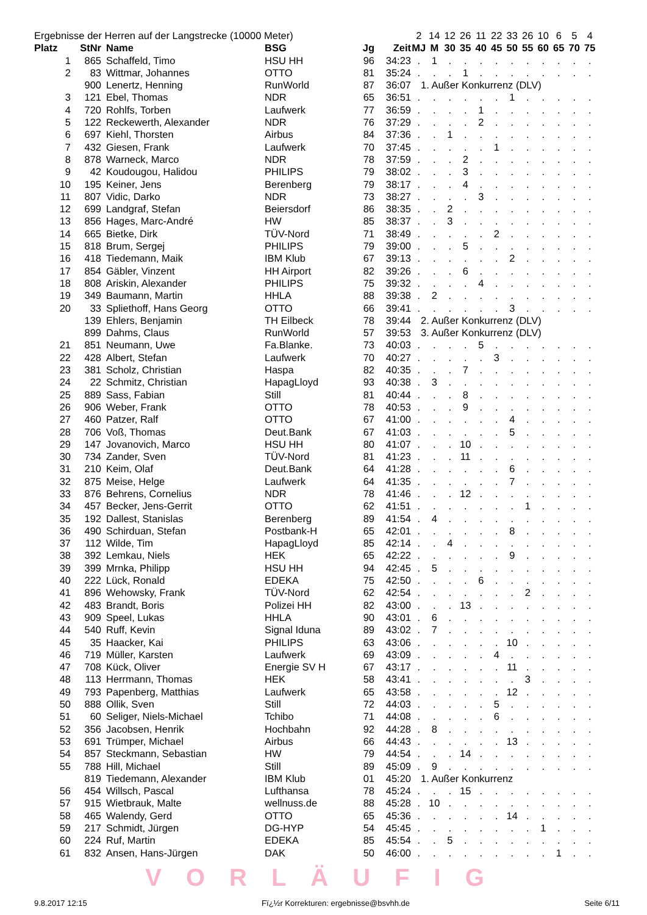| Ergebnisse der Herren auf der Langstrecke (10000 Meter) | | | | | | 2 | 14 | 12 | 26 | 11 | 22 | 33 | 26 | 10 | 6 | 5 | 4 |
| Platz | StNr | Name | BSG | Jg | Zeit | MJ | M | 30 | 35 | 40 | 45 | 50 | 55 | 60 | 65 | 70 | 75 |
| 1 | 865 | Schaffeld, Timo | HSU HH | 96 | 34:23 | . | 1 | . | . | . | . | . | . | . | . | . | . |
| 2 | 83 | Wittmar, Johannes | OTTO | 81 | 35:24 | . | . | . | 1 | . | . | . | . | . | . | . | . |
| | 900 | Lenertz, Henning | RunWorld | 87 | 36:07 | 1. Außer Konkurrenz (DLV) | | | | | | | | | | | |
| 3 | 121 | Ebel, Thomas | NDR | 65 | 36:51 | . | . | . | . | . | . | 1 | . | . | . | . | . |
| 4 | 720 | Rohlfs, Torben | Laufwerk | 77 | 36:59 | . | . | . | . | 1 | . | . | . | . | . | . | . |
| 5 | 122 | Reckewerth, Alexander | NDR | 76 | 37:29 | . | . | . | . | 2 | . | . | . | . | . | . | . |
| 6 | 697 | Kiehl, Thorsten | Airbus | 84 | 37:36 | . | . | 1 | . | . | . | . | . | . | . | . | . |
| 7 | 432 | Giesen, Frank | Laufwerk | 70 | 37:45 | . | . | . | . | . | 1 | . | . | . | . | . | . |
| 8 | 878 | Warneck, Marco | NDR | 78 | 37:59 | . | . | . | 2 | . | . | . | . | . | . | . | . |
| 9 | 42 | Koudougou, Halidou | PHILIPS | 79 | 38:02 | . | . | . | 3 | . | . | . | . | . | . | . | . |
| 10 | 195 | Keiner, Jens | Berenberg | 79 | 38:17 | . | . | . | 4 | . | . | . | . | . | . | . | . |
| 11 | 807 | Vidic, Darko | NDR | 73 | 38:27 | . | . | . | . | 3 | . | . | . | . | . | . | . |
| 12 | 699 | Landgraf, Stefan | Beiersdorf | 86 | 38:35 | . | . | 2 | . | . | . | . | . | . | . | . | . |
| 13 | 856 | Hages, Marc-André | HW | 85 | 38:37 | . | . | 3 | . | . | . | . | . | . | . | . | . |
| 14 | 665 | Bietke, Dirk | TÜV-Nord | 71 | 38:49 | . | . | . | . | . | 2 | . | . | . | . | . | . |
| 15 | 818 | Brum, Sergej | PHILIPS | 79 | 39:00 | . | . | . | 5 | . | . | . | . | . | . | . | . |
| 16 | 418 | Tiedemann, Maik | IBM Klub | 67 | 39:13 | . | . | . | . | . | . | 2 | . | . | . | . | . |
| 17 | 854 | Gäbler, Vinzent | HH Airport | 82 | 39:26 | . | . | . | 6 | . | . | . | . | . | . | . | . |
| 18 | 808 | Ariskin, Alexander | PHILIPS | 75 | 39:32 | . | . | . | . | 4 | . | . | . | . | . | . | . |
| 19 | 349 | Baumann, Martin | HHLA | 88 | 39:38 | . | 2 | . | . | . | . | . | . | . | . | . | . |
| 20 | 33 | Spliethoff, Hans Georg | OTTO | 66 | 39:41 | . | . | . | . | . | . | 3 | . | . | . | . | . |
| | 139 | Ehlers, Benjamin | TH Eilbeck | 78 | 39:44 | 2. Außer Konkurrenz (DLV) | | | | | | | | | | | |
| | 899 | Dahms, Claus | RunWorld | 57 | 39:53 | 3. Außer Konkurrenz (DLV) | | | | | | | | | | | |
| 21 | 851 | Neumann, Uwe | Fa.Blanke. | 73 | 40:03 | . | . | . | . | 5 | . | . | . | . | . | . | . |
| 22 | 428 | Albert, Stefan | Laufwerk | 70 | 40:27 | . | . | . | . | . | 3 | . | . | . | . | . | . |
| 23 | 381 | Scholz, Christian | Haspa | 82 | 40:35 | . | . | . | 7 | . | . | . | . | . | . | . | . |
| 24 | 22 | Schmitz, Christian | HapagLloyd | 93 | 40:38 | . | 3 | . | . | . | . | . | . | . | . | . | . |
| 25 | 889 | Sass, Fabian | Still | 81 | 40:44 | . | . | . | 8 | . | . | . | . | . | . | . | . |
| 26 | 906 | Weber, Frank | OTTO | 78 | 40:53 | . | . | . | 9 | . | . | . | . | . | . | . | . |
| 27 | 460 | Patzer, Ralf | OTTO | 67 | 41:00 | . | . | . | . | . | . | 4 | . | . | . | . | . |
| 28 | 706 | Voß, Thomas | Deut.Bank | 67 | 41:03 | . | . | . | . | . | . | 5 | . | . | . | . | . |
| 29 | 147 | Jovanovich, Marco | HSU HH | 80 | 41:07 | . | . | . | 10 | . | . | . | . | . | . | . | . |
| 30 | 734 | Zander, Sven | TÜV-Nord | 81 | 41:23 | . | . | . | 11 | . | . | . | . | . | . | . | . |
| 31 | 210 | Keim, Olaf | Deut.Bank | 64 | 41:28 | . | . | . | . | . | . | 6 | . | . | . | . | . |
| 32 | 875 | Meise, Helge | Laufwerk | 64 | 41:35 | . | . | . | . | . | . | 7 | . | . | . | . | . |
| 33 | 876 | Behrens, Cornelius | NDR | 78 | 41:46 | . | . | . | 12 | . | . | . | . | . | . | . | . |
| 34 | 457 | Becker, Jens-Gerrit | OTTO | 62 | 41:51 | . | . | . | . | . | . | . | 1 | . | . | . | . |
| 35 | 192 | Dallest, Stanislas | Berenberg | 89 | 41:54 | . | 4 | . | . | . | . | . | . | . | . | . | . |
| 36 | 490 | Schirduan, Stefan | Postbank-H | 65 | 42:01 | . | . | . | . | . | . | 8 | . | . | . | . | . |
| 37 | 112 | Wilde, Tim | HapagLloyd | 85 | 42:14 | . | . | 4 | . | . | . | . | . | . | . | . | . |
| 38 | 392 | Lemkau, Niels | HEK | 65 | 42:22 | . | . | . | . | . | . | 9 | . | . | . | . | . |
| 39 | 399 | Mrnka, Philipp | HSU HH | 94 | 42:45 | . | 5 | . | . | . | . | . | . | . | . | . | . |
| 40 | 222 | Lück, Ronald | EDEKA | 75 | 42:50 | . | . | . | . | 6 | . | . | . | . | . | . | . |
| 41 | 896 | Wehowsky, Frank | TÜV-Nord | 62 | 42:54 | . | . | . | . | . | . | . | 2 | . | . | . | . |
| 42 | 483 | Brandt, Boris | Polizei HH | 82 | 43:00 | . | . | . | 13 | . | . | . | . | . | . | . | . |
| 43 | 909 | Speel, Lukas | HHLA | 90 | 43:01 | . | 6 | . | . | . | . | . | . | . | . | . | . |
| 44 | 540 | Ruff, Kevin | Signal Iduna | 89 | 43:02 | . | 7 | . | . | . | . | . | . | . | . | . | . |
| 45 | 35 | Haacker, Kai | PHILIPS | 63 | 43:06 | . | . | . | . | . | . | 10 | . | . | . | . | . |
| 46 | 719 | Müller, Karsten | Laufwerk | 69 | 43:09 | . | . | . | . | . | 4 | . | . | . | . | . | . |
| 47 | 708 | Kück, Oliver | Energie SV H | 67 | 43:17 | . | . | . | . | . | . | 11 | . | . | . | . | . |
| 48 | 113 | Herrmann, Thomas | HEK | 58 | 43:41 | . | . | . | . | . | . | . | 3 | . | . | . | . |
| 49 | 793 | Papenberg, Matthias | Laufwerk | 65 | 43:58 | . | . | . | . | . | . | 12 | . | . | . | . | . |
| 50 | 888 | Ollik, Sven | Still | 72 | 44:03 | . | . | . | . | . | 5 | . | . | . | . | . | . |
| 51 | 60 | Seliger, Niels-Michael | Tchibo | 71 | 44:08 | . | . | . | . | . | 6 | . | . | . | . | . | . |
| 52 | 356 | Jacobsen, Henrik | Hochbahn | 92 | 44:28 | . | 8 | . | . | . | . | . | . | . | . | . | . |
| 53 | 691 | Trümper, Michael | Airbus | 66 | 44:43 | . | . | . | . | . | . | 13 | . | . | . | . | . |
| 54 | 857 | Steckmann, Sebastian | HW | 79 | 44:54 | . | . | . | 14 | . | . | . | . | . | . | . | . |
| 55 | 788 | Hill, Michael | Still | 89 | 45:09 | . | 9 | . | . | . | . | . | . | . | . | . | . |
| | 819 | Tiedemann, Alexander | IBM Klub | 01 | 45:20 | 1. Außer Konkurrenz | | | | | | | | | | | |
| 56 | 454 | Willsch, Pascal | Lufthansa | 78 | 45:24 | . | . | . | 15 | . | . | . | . | . | . | . | . |
| 57 | 915 | Wietbrauk, Malte | wellnuss.de | 88 | 45:28 | . | 10 | . | . | . | . | . | . | . | . | . | . |
| 58 | 465 | Walendy, Gerd | OTTO | 65 | 45:36 | . | . | . | . | . | . | 14 | . | . | . | . | . |
| 59 | 217 | Schmidt, Jürgen | DG-HYP | 54 | 45:45 | . | . | . | . | . | . | . | . | 1 | . | . | . |
| 60 | 224 | Ruf, Martin | EDEKA | 85 | 45:54 | . | . | 5 | . | . | . | . | . | . | . | . | . |
| 61 | 832 | Ansen, Hans-Jürgen | DAK | 50 | 46:00 | . | . | . | . | . | . | . | . | . | 1 | . | . |
VORLÄUFIG
9.8.2017 12:15 Fï¿½r Korrekturen: ergebnisse@bsvhh.de Seite 6/11